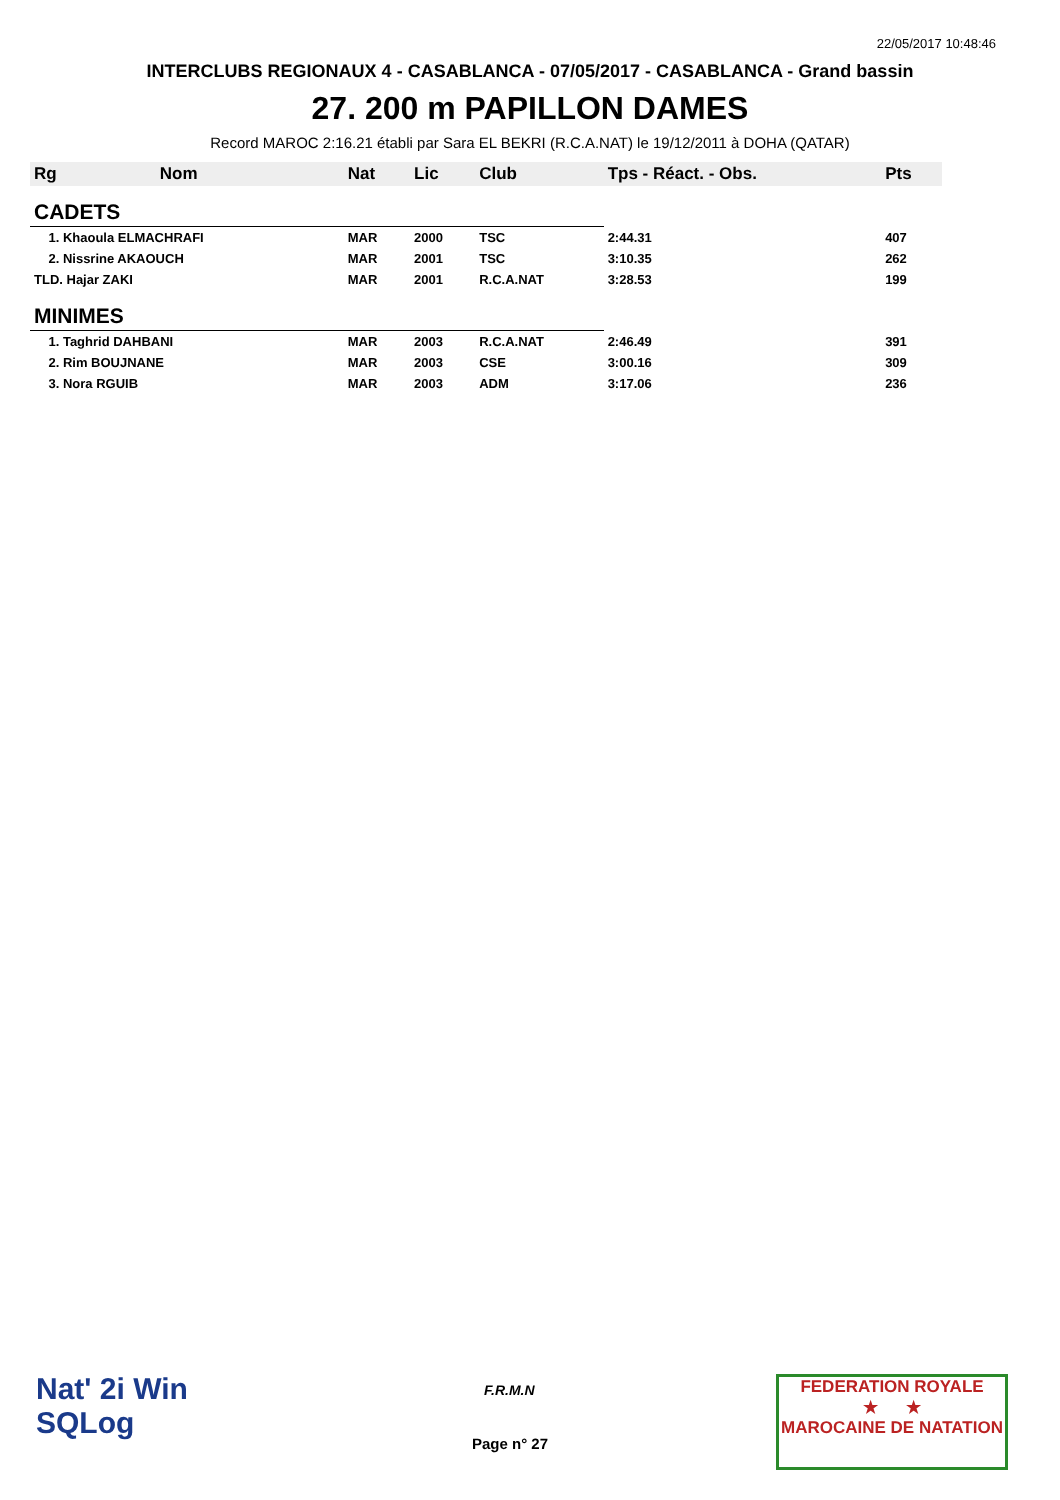22/05/2017 10:48:46
INTERCLUBS REGIONAUX 4 - CASABLANCA - 07/05/2017 - CASABLANCA - Grand bassin
27. 200 m PAPILLON DAMES
Record MAROC 2:16.21 établi par Sara EL BEKRI (R.C.A.NAT) le 19/12/2011 à DOHA (QATAR)
| Rg | Nom | Nat | Lic | Club | Tps - Réact. - Obs. | Pts |
| --- | --- | --- | --- | --- | --- | --- |
| CADETS | | | | | | |
| 1. Khaoula ELMACHRAFI | | MAR | 2000 | TSC | 2:44.31 | 407 |
| 2. Nissrine AKAOUCH | | MAR | 2001 | TSC | 3:10.35 | 262 |
| TLD. Hajar ZAKI | | MAR | 2001 | R.C.A.NAT | 3:28.53 | 199 |
| MINIMES | | | | | | |
| 1. Taghrid DAHBANI | | MAR | 2003 | R.C.A.NAT | 2:46.49 | 391 |
| 2. Rim BOUJNANE | | MAR | 2003 | CSE | 3:00.16 | 309 |
| 3. Nora RGUIB | | MAR | 2003 | ADM | 3:17.06 | 236 |
Nat' 2i Win
SQLog
F.R.M.N
Page n° 27
FEDERATION ROYALE
★ ★
MAROCAINE DE NATATION